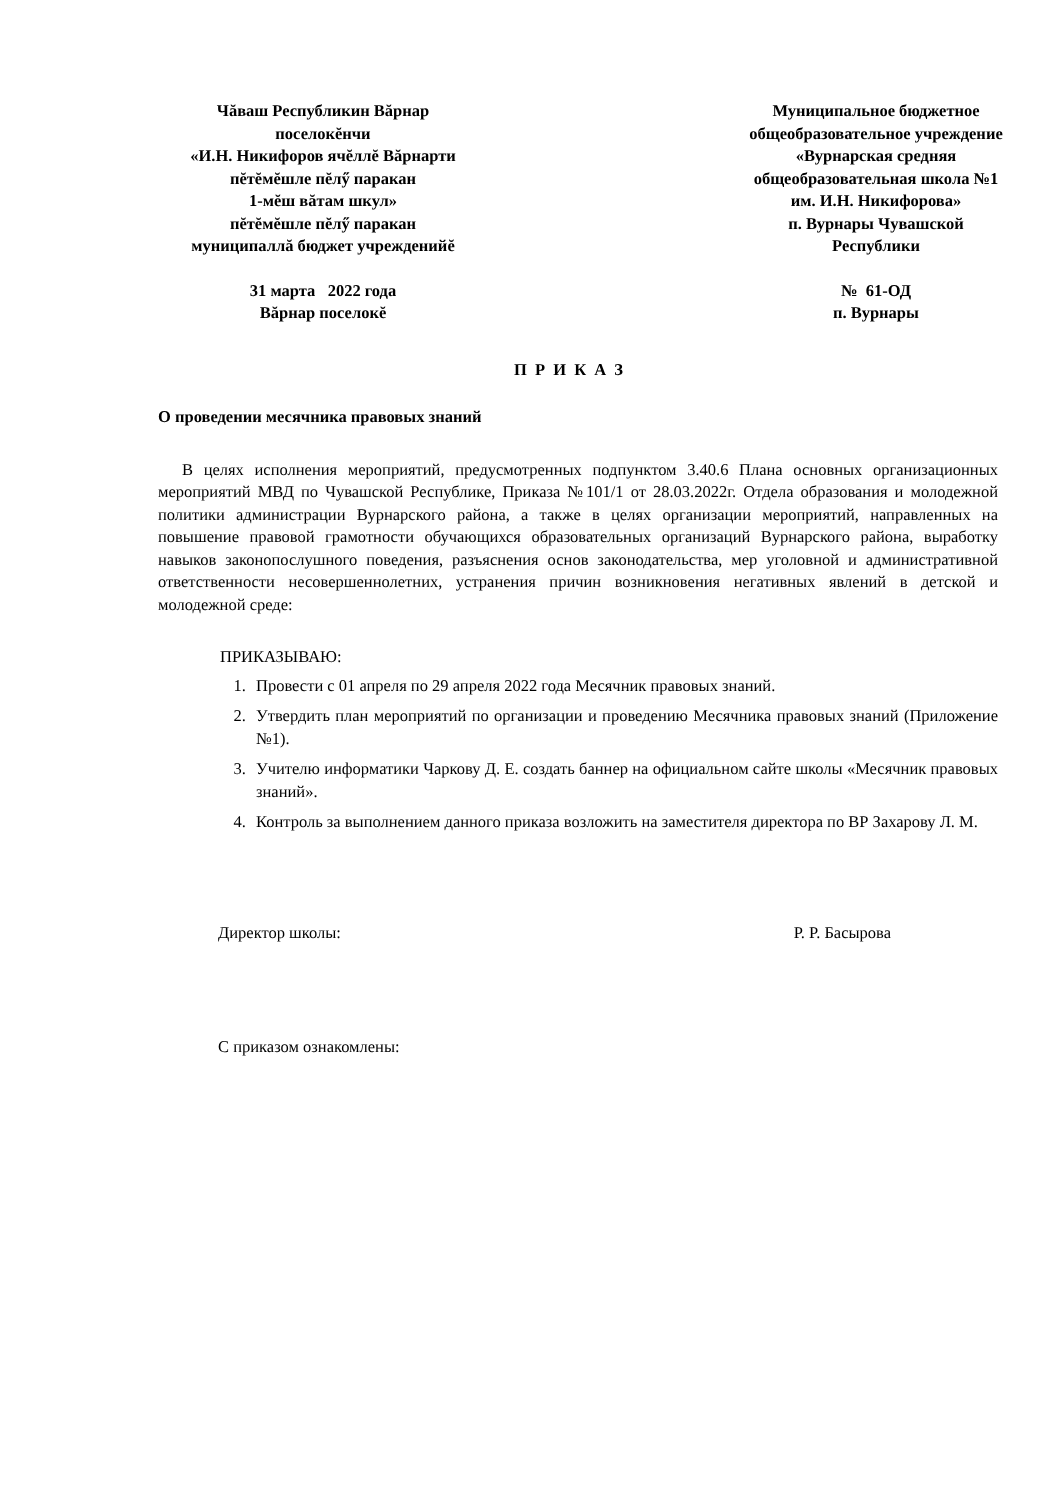Чăваш Республикин Вăрнар
поселокĕнчи
«И.Н. Никифоров ячĕллĕ Вăрнарти
пĕтĕмĕшле пĕлӳ паракан
1-мĕш вăтам шкул»
пĕтĕмĕшле пĕлӳ паракан
муниципаллă бюджет учрежденийĕ
Муниципальное бюджетное
общеобразовательное учреждение
«Вурнарская средняя
общеобразовательная школа №1
им. И.Н. Никифорова»
п. Вурнары Чувашской
Республики
31 марта 2022 года
Вăрнар поселокĕ
№ 61-ОД
п. Вурнары
П Р И К А З
О проведении месячника правовых знаний
В целях исполнения мероприятий, предусмотренных подпунктом 3.40.6 Плана основных организационных мероприятий МВД по Чувашской Республике, Приказа №101/1 от 28.03.2022г. Отдела образования и молодежной политики администрации Вурнарского района, а также в целях организации мероприятий, направленных на повышение правовой грамотности обучающихся образовательных организаций Вурнарского района, выработку навыков законопослушного поведения, разъяснения основ законодательства, мер уголовной и административной ответственности несовершеннолетних, устранения причин возникновения негативных явлений в детской и молодежной среде:
ПРИКАЗЫВАЮ:
1. Провести с 01 апреля по 29 апреля 2022 года Месячник правовых знаний.
2. Утвердить план мероприятий по организации и проведению Месячника правовых знаний (Приложение №1).
3. Учителю информатики Чаркову Д. Е. создать баннер на официальном сайте школы «Месячник правовых знаний».
4. Контроль за выполнением данного приказа возложить на заместителя директора по ВР Захарову Л. М.
Директор школы: Р. Р. Басырова
С приказом ознакомлены: